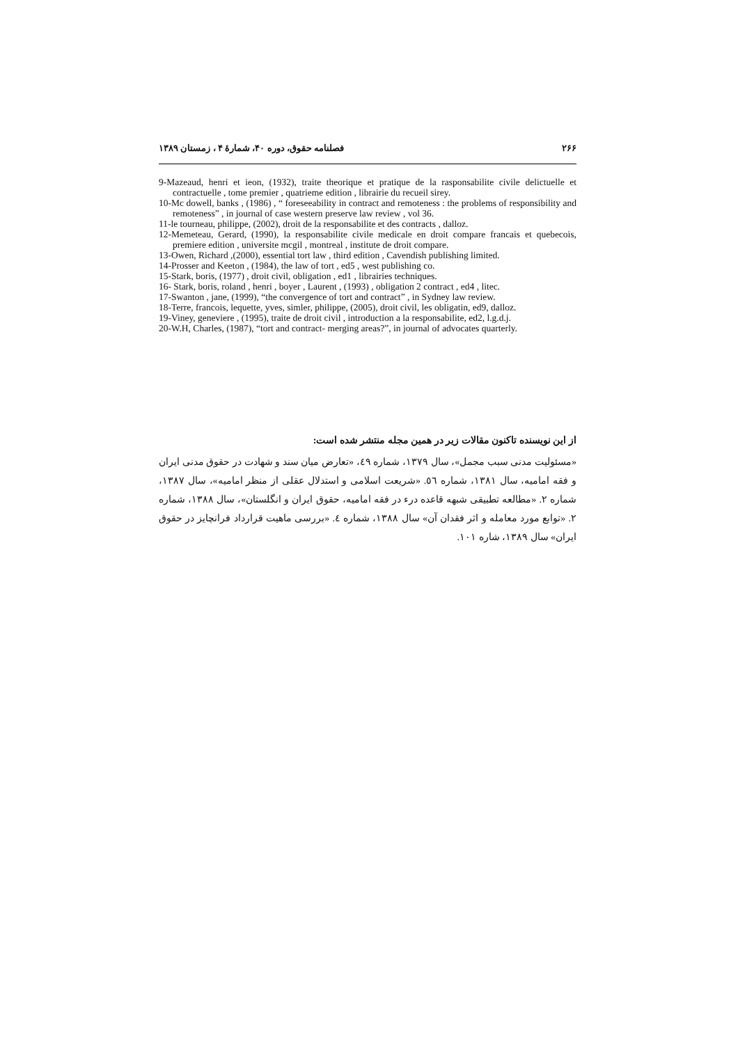۲۶۶ فصلنامه حقوق، دوره ۴۰، شمارهٔ ۴ ، زمستان ۱۳۸۹
9-Mazeaud, henri et ieon, (1932), traite theorique et pratique de la rasponsabilite civile delictuelle et contractuelle , tome premier , quatrieme edition , librairie du recueil sirey.
10-Mc dowell, banks , (1986) , “ foreseeability in contract and remoteness : the problems of responsibility and remoteness” , in journal of case western preserve law review , vol 36.
11-le tourneau, philippe, (2002), droit de la responsabilite et des contracts , dalloz.
12-Memeteau, Gerard, (1990), la responsabilite civile medicale en droit compare francais et quebecois, premiere edition , universite mcgil , montreal , institute de droit compare.
13-Owen, Richard ,(2000), essential tort law , third edition , Cavendish publishing limited.
14-Prosser and Keeton , (1984), the law of tort , ed5 , west publishing co.
15-Stark, boris, (1977) , droit civil, obligation , ed1 , librairies techniques.
16- Stark, boris, roland , henri , boyer , Laurent , (1993) , obligation 2 contract , ed4 , litec.
17-Swanton , jane, (1999), “the convergence of tort and contract” , in Sydney law review.
18-Terre, francois, lequette, yves, simler, philippe, (2005), droit civil, les obligatin, ed9, dalloz.
19-Viney, geneviere , (1995), traite de droit civil , introduction a la responsabilite, ed2, l.g.d.j.
20-W.H, Charles, (1987), “tort and contract- merging areas?”, in journal of advocates quarterly.
از این نویسنده تاکنون مقالات زیر در همین مجله منتشر شده است:
«مسئولیت مدنی سبب مجمل»، سال ۱۳۷۹، شماره ٤٩، «تعارض میان سند و شهادت در حقوق مدنی ایران و فقه امامیه، سال ۱۳۸۱، شماره ٥٦. «شریعت اسلامی و استدلال عقلی از منظر امامیه»، سال ۱۳۸۷، شماره ۲. «مطالعه تطبیقی شبهه قاعده درء در فقه امامیه، حقوق ایران و انگلستان»، سال ۱۳۸۸، شماره ۲. «توابع مورد معامله و اثر فقدان آن» سال ۱۳۸۸، شماره ٤. «بررسی ماهیت قرارداد فرانچایز در حقوق ایران» سال ۱۳۸۹، شاره ۱۰۱.